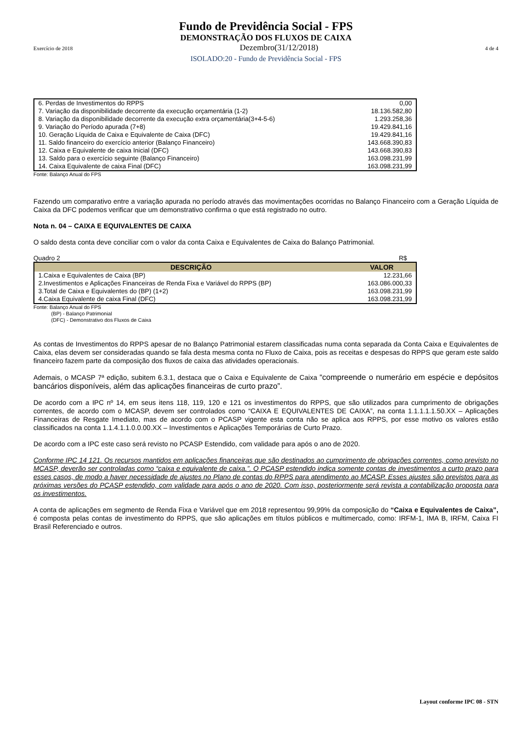Fundo de Previdência Social - FPS
DEMONSTRAÇÃO DOS FLUXOS DE CAIXA
Exercício de 2018 Dezembro(31/12/2018) 4 de 4
ISOLADO:20 - Fundo de Previdência Social - FPS
| 6. Perdas de Investimentos do RPPS | 0,00 |
| 7. Variação da disponibilidade decorrente da execução orçamentária (1-2) | 18.136.582,80 |
| 8. Variação da disponibilidade decorrente da execução extra orçamentária(3+4-5-6) | 1.293.258,36 |
| 9. Variação do Período apurada (7+8) | 19.429.841,16 |
| 10. Geração Líquida de Caixa e Equivalente de Caixa (DFC) | 19.429.841,16 |
| 11. Saldo financeiro do exercício anterior (Balanço Financeiro) | 143.668.390,83 |
| 12. Caixa e Equivalente de caixa Inicial (DFC) | 143.668.390,83 |
| 13. Saldo para o exercício seguinte (Balanço Financeiro) | 163.098.231,99 |
| 14. Caixa Equivalente de caixa Final (DFC) | 163.098.231,99 |
Fonte: Balanço Anual do FPS
Fazendo um comparativo entre a variação apurada no período através das movimentações ocorridas no Balanço Financeiro com a Geração Líquida de Caixa da DFC podemos verificar que um demonstrativo confirma o que está registrado no outro.
Nota n. 04 – CAIXA E EQUIVALENTES DE CAIXA
O saldo desta conta deve conciliar com o valor da conta Caixa e Equivalentes de Caixa do Balanço Patrimonial.
Quadro 2 R$
| DESCRIÇÃO | VALOR |
| --- | --- |
| 1.Caixa e Equivalentes de Caixa (BP) | 12.231,66 |
| 2.Investimentos e Aplicações Financeiras de Renda Fixa e Variável do RPPS (BP) | 163.086.000,33 |
| 3.Total de Caixa e Equivalentes do (BP) (1+2) | 163.098.231,99 |
| 4.Caixa Equivalente de caixa Final (DFC) | 163.098.231,99 |
Fonte: Balanço Anual do FPS
(BP) - Balanço Patrimonial
(DFC) - Demonstrativo dos Fluxos de Caixa
As contas de Investimentos do RPPS apesar de no Balanço Patrimonial estarem classificadas numa conta separada da Conta Caixa e Equivalentes de Caixa, elas devem ser consideradas quando se fala desta mesma conta no Fluxo de Caixa, pois as receitas e despesas do RPPS que geram este saldo financeiro fazem parte da composição dos fluxos de caixa das atividades operacionais.
Ademais, o MCASP 7ª edição, subitem 6.3.1, destaca que o Caixa e Equivalente de Caixa “compreende o numerário em espécie e depósitos bancários disponíveis, além das aplicações financeiras de curto prazo”.
De acordo com a IPC nº 14, em seus itens 118, 119, 120 e 121 os investimentos do RPPS, que são utilizados para cumprimento de obrigações correntes, de acordo com o MCASP, devem ser controlados como “CAIXA E EQUIVALENTES DE CAIXA”, na conta 1.1.1.1.1.50.XX – Aplicações Financeiras de Resgate Imediato, mas de acordo com o PCASP vigente esta conta não se aplica aos RPPS, por esse motivo os valores estão classificados na conta 1.1.4.1.1.0.0.00.XX – Investimentos e Aplicações Temporárias de Curto Prazo.
De acordo com a IPC este caso será revisto no PCASP Estendido, com validade para após o ano de 2020.
Conforme IPC 14 121. Os recursos mantidos em aplicações financeiras que são destinados ao cumprimento de obrigações correntes, como previsto no MCASP, deverão ser controladas como “caixa e equivalente de caixa.”. O PCASP estendido indica somente contas de investimentos a curto prazo para esses casos, de modo a haver necessidade de ajustes no Plano de contas do RPPS para atendimento ao MCASP. Esses ajustes são previstos para as próximas versões do PCASP estendido, com validade para após o ano de 2020. Com isso, posteriormente será revista a contabilização proposta para os investimentos.
A conta de aplicações em segmento de Renda Fixa e Variável que em 2018 representou 99,99% da composição do “Caixa e Equivalentes de Caixa”, é composta pelas contas de investimento do RPPS, que são aplicações em títulos públicos e multimercado, como: IRFM-1, IMA B, IRFM, Caixa FI Brasil Referenciado e outros.
Layout conforme IPC 08 - STN